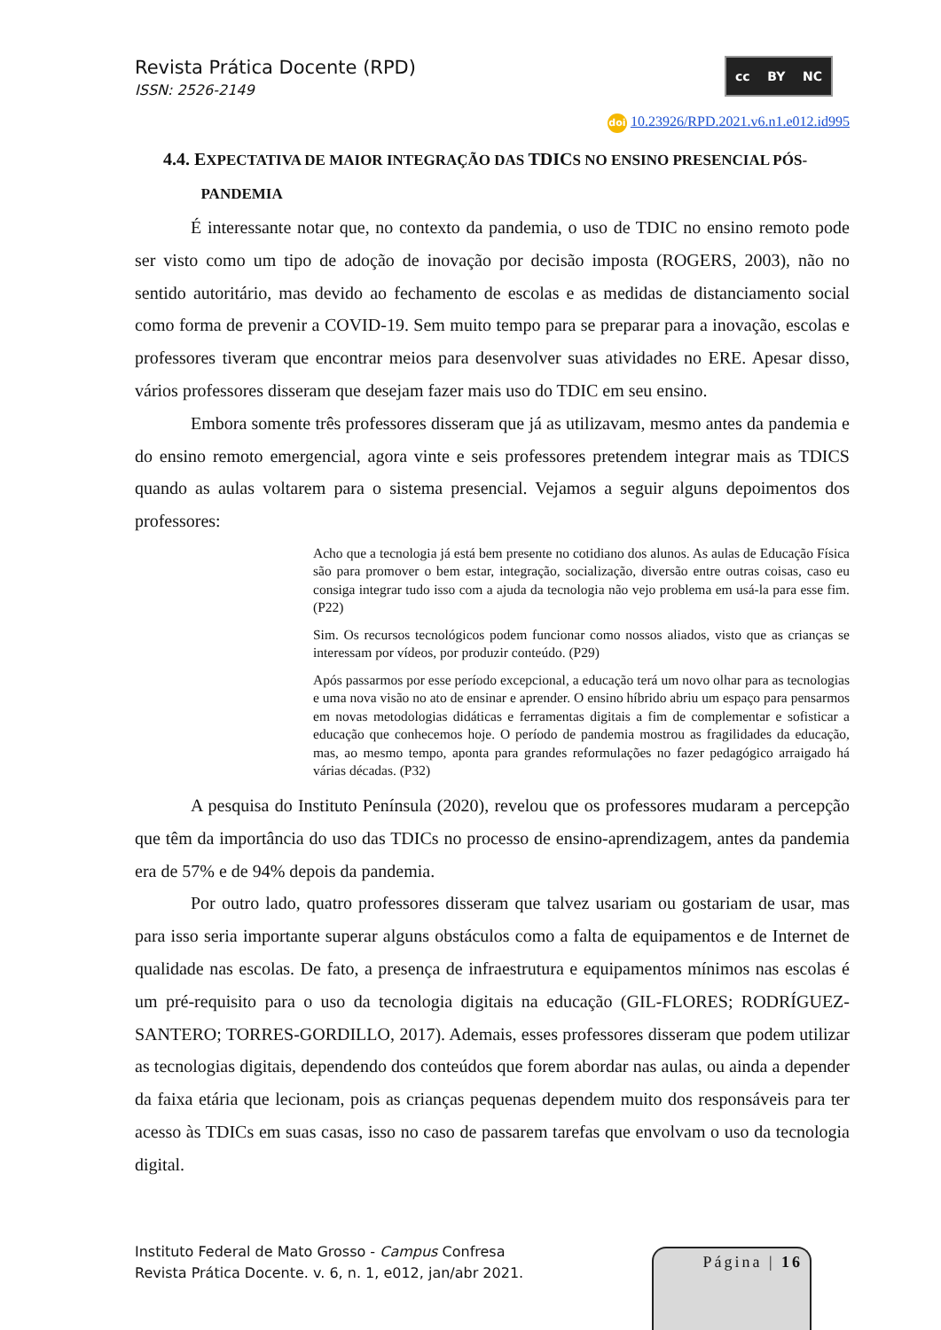Revista Prática Docente (RPD)
ISSN: 2526-2149
cc BY NC
doi 10.23926/RPD.2021.v6.n1.e012.id995
4.4. EXPECTATIVA DE MAIOR INTEGRAÇÃO DAS TDICS NO ENSINO PRESENCIAL PÓS-
PANDEMIA
É interessante notar que, no contexto da pandemia, o uso de TDIC no ensino remoto pode ser visto como um tipo de adoção de inovação por decisão imposta (ROGERS, 2003), não no sentido autoritário, mas devido ao fechamento de escolas e as medidas de distanciamento social como forma de prevenir a COVID-19. Sem muito tempo para se preparar para a inovação, escolas e professores tiveram que encontrar meios para desenvolver suas atividades no ERE. Apesar disso, vários professores disseram que desejam fazer mais uso do TDIC em seu ensino.
Embora somente três professores disseram que já as utilizavam, mesmo antes da pandemia e do ensino remoto emergencial, agora vinte e seis professores pretendem integrar mais as TDICS quando as aulas voltarem para o sistema presencial. Vejamos a seguir alguns depoimentos dos professores:
Acho que a tecnologia já está bem presente no cotidiano dos alunos. As aulas de Educação Física são para promover o bem estar, integração, socialização, diversão entre outras coisas, caso eu consiga integrar tudo isso com a ajuda da tecnologia não vejo problema em usá-la para esse fim. (P22)
Sim. Os recursos tecnológicos podem funcionar como nossos aliados, visto que as crianças se interessam por vídeos, por produzir conteúdo. (P29)
Após passarmos por esse período excepcional, a educação terá um novo olhar para as tecnologias e uma nova visão no ato de ensinar e aprender. O ensino híbrido abriu um espaço para pensarmos em novas metodologias didáticas e ferramentas digitais a fim de complementar e sofisticar a educação que conhecemos hoje. O período de pandemia mostrou as fragilidades da educação, mas, ao mesmo tempo, aponta para grandes reformulações no fazer pedagógico arraigado há várias décadas. (P32)
A pesquisa do Instituto Península (2020), revelou que os professores mudaram a percepção que têm da importância do uso das TDICs no processo de ensino-aprendizagem, antes da pandemia era de 57% e de 94% depois da pandemia.
Por outro lado, quatro professores disseram que talvez usariam ou gostariam de usar, mas para isso seria importante superar alguns obstáculos como a falta de equipamentos e de Internet de qualidade nas escolas. De fato, a presença de infraestrutura e equipamentos mínimos nas escolas é um pré-requisito para o uso da tecnologia digitais na educação (GIL-FLORES; RODRÍGUEZ-SANTERO; TORRES-GORDILLO, 2017). Ademais, esses professores disseram que podem utilizar as tecnologias digitais, dependendo dos conteúdos que forem abordar nas aulas, ou ainda a depender da faixa etária que lecionam, pois as crianças pequenas dependem muito dos responsáveis para ter acesso às TDICs em suas casas, isso no caso de passarem tarefas que envolvam o uso da tecnologia digital.
Instituto Federal de Mato Grosso - Campus Confresa
Revista Prática Docente. v. 6, n. 1, e012, jan/abr 2021.
Página | 16